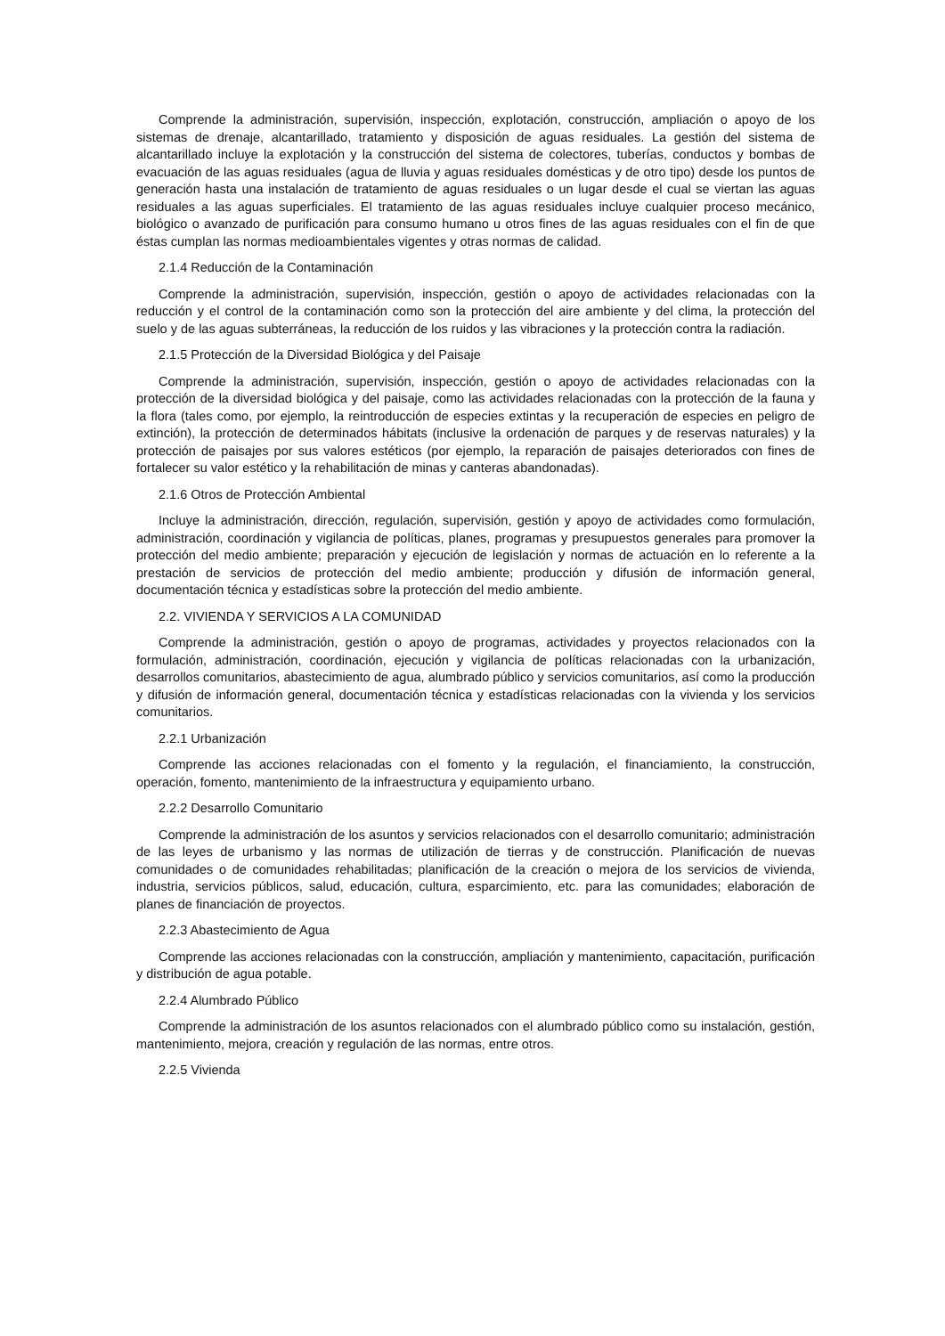Comprende la administración, supervisión, inspección, explotación, construcción, ampliación o apoyo de los sistemas de drenaje, alcantarillado, tratamiento y disposición de aguas residuales. La gestión del sistema de alcantarillado incluye la explotación y la construcción del sistema de colectores, tuberías, conductos y bombas de evacuación de las aguas residuales (agua de lluvia y aguas residuales domésticas y de otro tipo) desde los puntos de generación hasta una instalación de tratamiento de aguas residuales o un lugar desde el cual se viertan las aguas residuales a las aguas superficiales. El tratamiento de las aguas residuales incluye cualquier proceso mecánico, biológico o avanzado de purificación para consumo humano u otros fines de las aguas residuales con el fin de que éstas cumplan las normas medioambientales vigentes y otras normas de calidad.
2.1.4 Reducción de la Contaminación
Comprende la administración, supervisión, inspección, gestión o apoyo de actividades relacionadas con la reducción y el control de la contaminación como son la protección del aire ambiente y del clima, la protección del suelo y de las aguas subterráneas, la reducción de los ruidos y las vibraciones y la protección contra la radiación.
2.1.5 Protección de la Diversidad Biológica y del Paisaje
Comprende la administración, supervisión, inspección, gestión o apoyo de actividades relacionadas con la protección de la diversidad biológica y del paisaje, como las actividades relacionadas con la protección de la fauna y la flora (tales como, por ejemplo, la reintroducción de especies extintas y la recuperación de especies en peligro de extinción), la protección de determinados hábitats (inclusive la ordenación de parques y de reservas naturales) y la protección de paisajes por sus valores estéticos (por ejemplo, la reparación de paisajes deteriorados con fines de fortalecer su valor estético y la rehabilitación de minas y canteras abandonadas).
2.1.6 Otros de Protección Ambiental
Incluye la administración, dirección, regulación, supervisión, gestión y apoyo de actividades como formulación, administración, coordinación y vigilancia de políticas, planes, programas y presupuestos generales para promover la protección del medio ambiente; preparación y ejecución de legislación y normas de actuación en lo referente a la prestación de servicios de protección del medio ambiente; producción y difusión de información general, documentación técnica y estadísticas sobre la protección del medio ambiente.
2.2. VIVIENDA Y SERVICIOS A LA COMUNIDAD
Comprende la administración, gestión o apoyo de programas, actividades y proyectos relacionados con la formulación, administración, coordinación, ejecución y vigilancia de políticas relacionadas con la urbanización, desarrollos comunitarios, abastecimiento de agua, alumbrado público y servicios comunitarios, así como la producción y difusión de información general, documentación técnica y estadísticas relacionadas con la vivienda y los servicios comunitarios.
2.2.1 Urbanización
Comprende las acciones relacionadas con el fomento y la regulación, el financiamiento, la construcción, operación, fomento, mantenimiento de la infraestructura y equipamiento urbano.
2.2.2 Desarrollo Comunitario
Comprende la administración de los asuntos y servicios relacionados con el desarrollo comunitario; administración de las leyes de urbanismo y las normas de utilización de tierras y de construcción. Planificación de nuevas comunidades o de comunidades rehabilitadas; planificación de la creación o mejora de los servicios de vivienda, industria, servicios públicos, salud, educación, cultura, esparcimiento, etc. para las comunidades; elaboración de planes de financiación de proyectos.
2.2.3 Abastecimiento de Agua
Comprende las acciones relacionadas con la construcción, ampliación y mantenimiento, capacitación, purificación y distribución de agua potable.
2.2.4 Alumbrado Público
Comprende la administración de los asuntos relacionados con el alumbrado público como su instalación, gestión, mantenimiento, mejora, creación y regulación de las normas, entre otros.
2.2.5 Vivienda